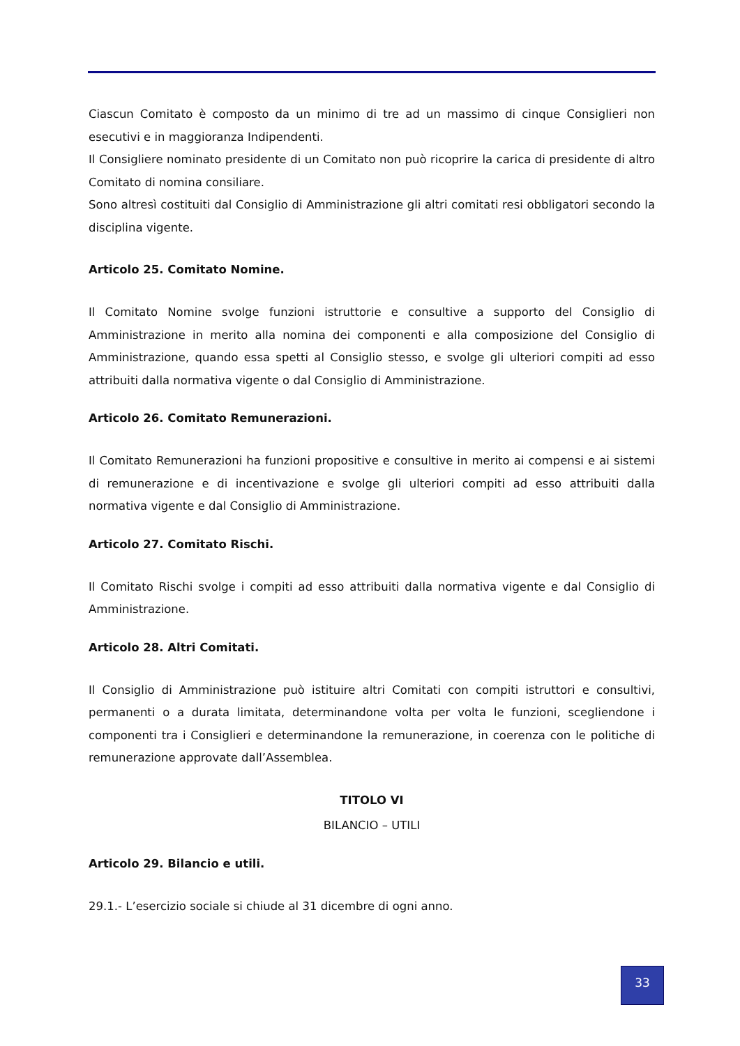Ciascun Comitato è composto da un minimo di tre ad un massimo di cinque Consiglieri non esecutivi e in maggioranza Indipendenti.
Il Consigliere nominato presidente di un Comitato non può ricoprire la carica di presidente di altro Comitato di nomina consiliare.
Sono altresì costituiti dal Consiglio di Amministrazione gli altri comitati resi obbligatori secondo la disciplina vigente.
Articolo 25. Comitato Nomine.
Il Comitato Nomine svolge funzioni istruttorie e consultive a supporto del Consiglio di Amministrazione in merito alla nomina dei componenti e alla composizione del Consiglio di Amministrazione, quando essa spetti al Consiglio stesso, e svolge gli ulteriori compiti ad esso attribuiti dalla normativa vigente o dal Consiglio di Amministrazione.
Articolo 26. Comitato Remunerazioni.
Il Comitato Remunerazioni ha funzioni propositive e consultive in merito ai compensi e ai sistemi di remunerazione e di incentivazione e svolge gli ulteriori compiti ad esso attribuiti dalla normativa vigente e dal Consiglio di Amministrazione.
Articolo 27. Comitato Rischi.
Il Comitato Rischi svolge i compiti ad esso attribuiti dalla normativa vigente e dal Consiglio di Amministrazione.
Articolo 28. Altri Comitati.
Il Consiglio di Amministrazione può istituire altri Comitati con compiti istruttori e consultivi, permanenti o a durata limitata, determinandone volta per volta le funzioni, scegliendone i componenti tra i Consiglieri e determinandone la remunerazione, in coerenza con le politiche di remunerazione approvate dall’Assemblea.
TITOLO VI
BILANCIO – UTILI
Articolo 29. Bilancio e utili.
29.1.- L’esercizio sociale si chiude al 31 dicembre di ogni anno.
33